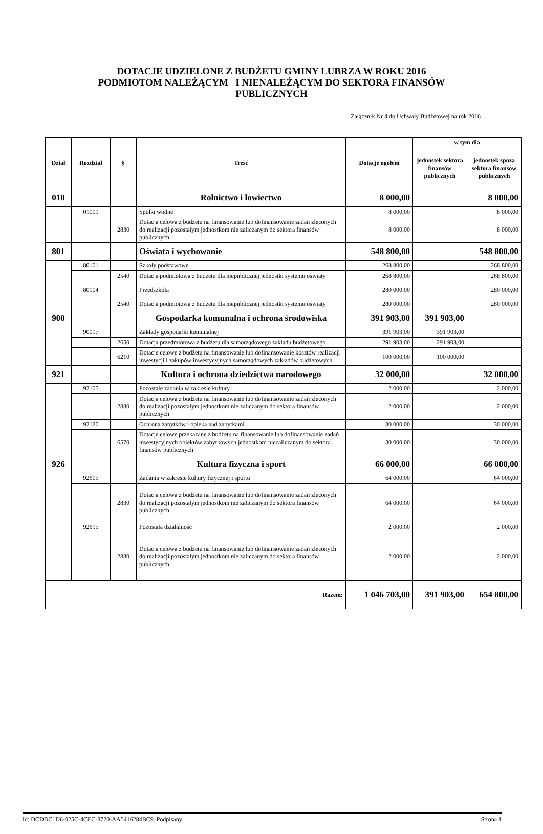DOTACJE UDZIELONE Z BUDŻETU GMINY LUBRZA W ROKU 2016
PODMIOTOM NALEŻĄCYM I NIENALEŻĄCYM DO SEKTORA FINANSÓW
PUBLICZNYCH
Załącznik Nr 4 do Uchwały Budżetowej na rok 2016
| Dział | Rozdział | § | Treść | Dotacje ogółem | w tym dla | |
| --- | --- | --- | --- | --- | --- | --- |
| | | | | | jednostek sektora finansów publicznych | jednostek spoza sektora finansów publicznych |
| 010 | | | Rolnictwo i łowiectwo | 8 000,00 | | 8 000,00 |
| | 01009 | | Spółki wodne | 8 000,00 | | 8 000,00 |
| | | 2830 | Dotacja celowa z budżetu na finansowanie lub dofinansowanie zadań zleconych do realizacji pozostałym jednostkom nie zaliczanym do sektora finansów publicznych | 8 000,00 | | 8 000,00 |
| 801 | | | Oświata i wychowanie | 548 800,00 | | 548 800,00 |
| | 80101 | | Szkoły podstawowe | 268 800,00 | | 268 800,00 |
| | | 2540 | Dotacja podmiotowa z budżetu dla niepublicznej jednostki systemu oświaty | 268 800,00 | | 268 800,00 |
| | 80104 | | Przedszkola | 280 000,00 | | 280 000,00 |
| | | 2540 | Dotacja podmiotowa z budżetu dla niepublicznej jednostki systemu oświaty | 280 000,00 | | 280 000,00 |
| 900 | | | Gospodarka komunalna i ochrona środowiska | 391 903,00 | 391 903,00 | |
| | 90017 | | Zakłady gospodarki komunalnej | 391 903,00 | 391 903,00 | |
| | | 2650 | Dotacja przedmiotowa z budżetu dla samorządowego zakładu budżetowego | 291 903,00 | 291 903,00 | |
| | | 6210 | Dotacje celowe z budżetu na finansowanie lub dofinansowanie kosztów realizacji inwestycji i zakupów inwestycyjnych samorządowych zakładów budżetowych | 100 000,00 | 100 000,00 | |
| 921 | | | Kultura i ochrona dziedzictwa narodowego | 32 000,00 | | 32 000,00 |
| | 92105 | | Pozostałe zadania w zakresie kultury | 2 000,00 | | 2 000,00 |
| | | 2830 | Dotacja celowa z budżetu na finansowanie lub dofinansowanie zadań zleconych do realizacji pozostałym jednostkom nie zaliczanym do sektora finansów publicznych | 2 000,00 | | 2 000,00 |
| | 92120 | | Ochrona zabytków i opieka nad zabytkami | 30 000,00 | | 30 000,00 |
| | | 6570 | Dotacje celowe przekazane z budżetu na finansowanie lub dofinansowanie zadań inwestycyjnych obiektów zabytkowych jednostkom niezaliczanym do sektora finansów publicznych | 30 000,00 | | 30 000,00 |
| 926 | | | Kultura fizyczna i sport | 66 000,00 | | 66 000,00 |
| | 92605 | | Zadania w zakresie kultury fizycznej i sportu | 64 000,00 | | 64 000,00 |
| | | 2830 | Dotacja celowa z budżetu na finansowanie lub dofinansowanie zadań zleconych do realizacji pozostałym jednostkom nie zaliczanym do sektora finansów publicznych | 64 000,00 | | 64 000,00 |
| | 92695 | | Pozostała działalność | 2 000,00 | | 2 000,00 |
| | | 2830 | Dotacja celowa z budżetu na finansowanie lub dofinansowanie zadań zleconych do realizacji pozostałym jednostkom nie zaliczanym do sektora finansów publicznych | 2 000,00 | | 2 000,00 |
| Razem: | | | | 1 046 703,00 | 391 903,00 | 654 800,00 |
Id: DCDDC1D6-025C-4CEC-8720-AA5416284BC9. Podpisany Strona 1